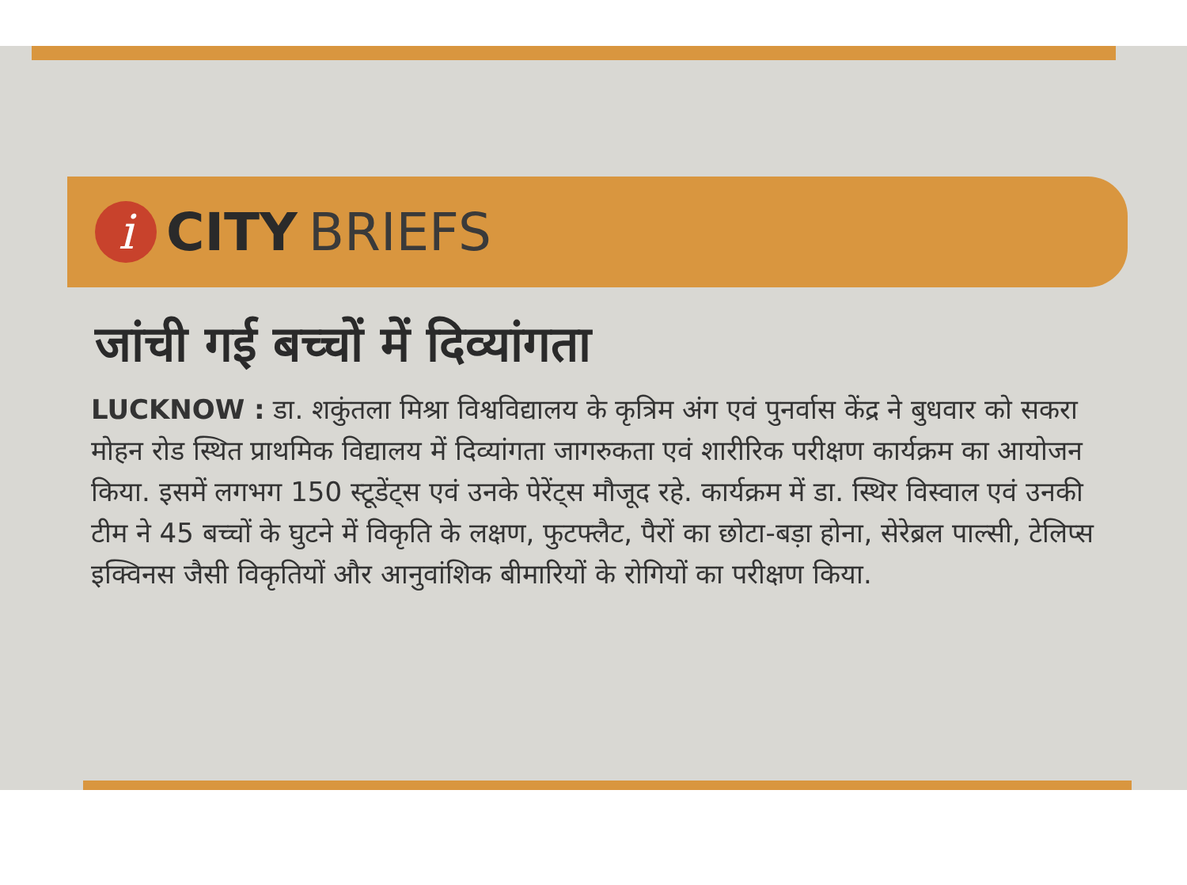i
CITY BRIEFS
जांची गई बच्चों में दिव्यांगता
LUCKNOW : डा. शकुंतला मिश्रा विश्वविद्यालय के कृत्रिम अंग एवं पुनर्वास केंद्र ने बुधवार को सकरा मोहन रोड स्थित प्राथमिक विद्यालय में दिव्यांगता जागरुकता एवं शारीरिक परीक्षण कार्यक्रम का आयोजन किया. इसमें लगभग 150 स्टूडेंट्स एवं उनके पेरेंट्स मौजूद रहे. कार्यक्रम में डा. स्थिर विस्वाल एवं उनकी टीम ने 45 बच्चों के घुटने में विकृति के लक्षण, फुटफ्लैट, पैरों का छोटा-बड़ा होना, सेरेब्रल पाल्सी, टेलिप्स इक्विनस जैसी विकृतियों और आनुवांशिक बीमारियों के रोगियों का परीक्षण किया.